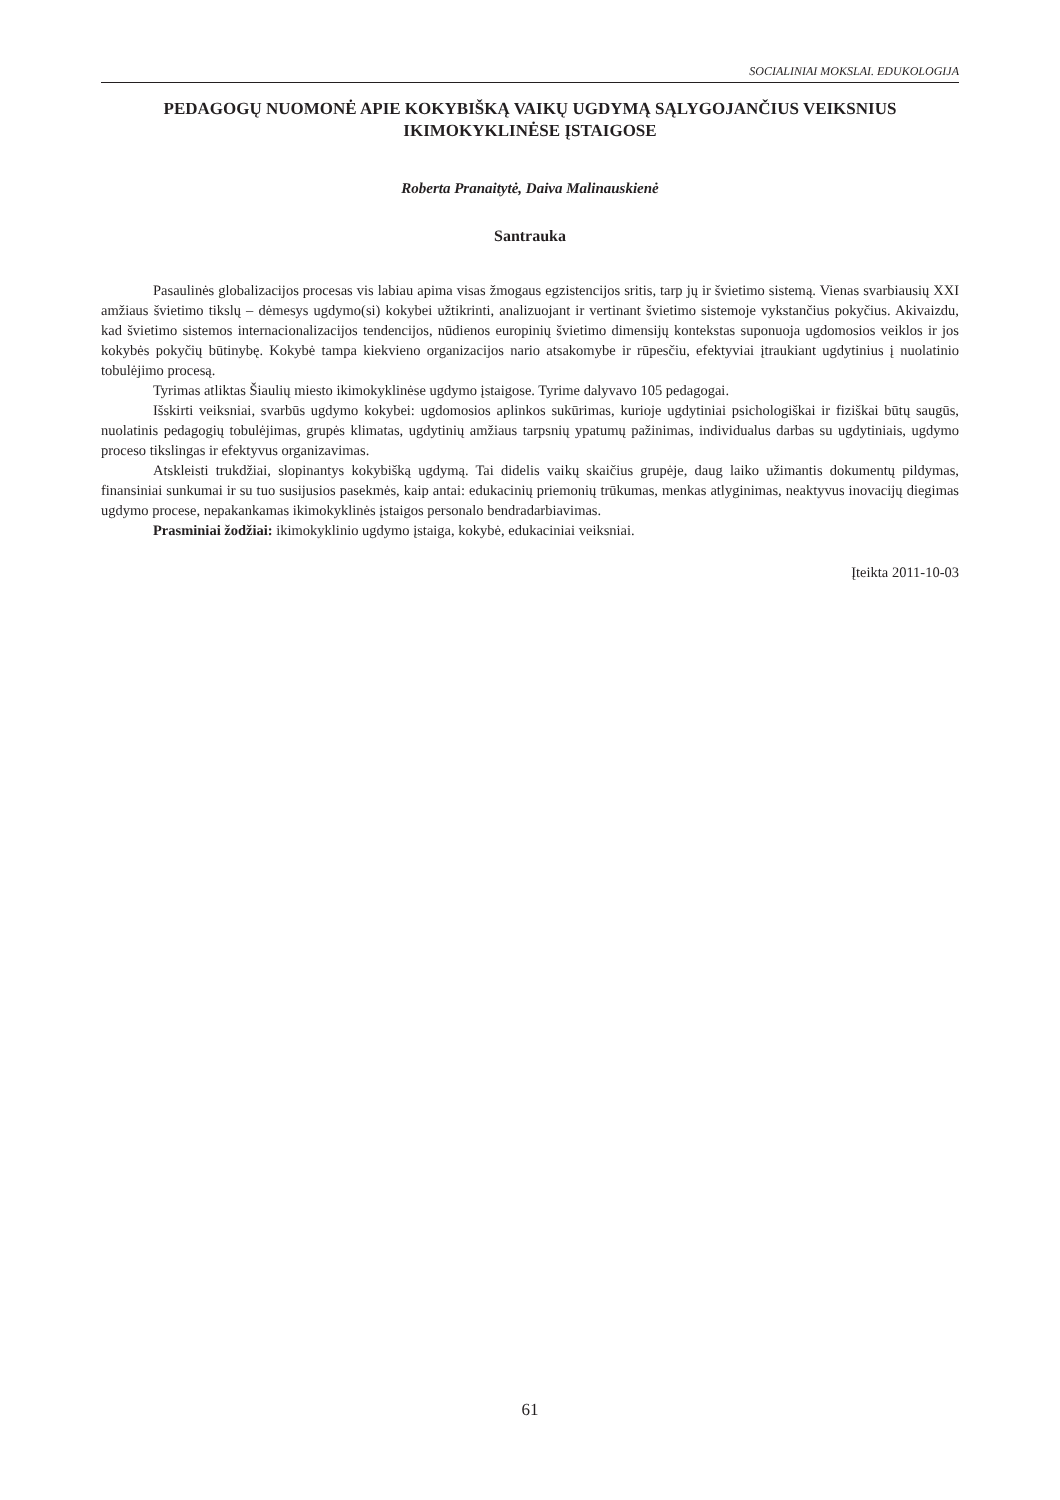SOCIALINIAI MOKSLAI. EDUKOLOGIJA
PEDAGOGŲ NUOMONĖ APIE KOKYBIŠKĄ VAIKŲ UGDYMĄ SĄLYGOJANČIUS VEIKSNIUS IKIMOKYKLINĖSE ĮSTAIGOSE
Roberta Pranaitytė, Daiva Malinauskienė
Santrauka
Pasaulinės globalizacijos procesas vis labiau apima visas žmogaus egzistencijos sritis, tarp jų ir švietimo sistemą. Vienas svarbiausių XXI amžiaus švietimo tikslų – dėmesys ugdymo(si) kokybei užtikrinti, analizuojant ir vertinant švietimo sistemoje vykstančius pokyčius. Akivaizdu, kad švietimo sistemos internacionalizacijos tendencijos, nūdienos europinių švietimo dimensijų kontekstas suponuoja ugdomosios veiklos ir jos kokybės pokyčių būtinybę. Kokybė tampa kiekvieno organizacijos nario atsakomybe ir rūpesčiu, efektyviai įtraukiant ugdytinius į nuolatinio tobulėjimo procesą.
Tyrimas atliktas Šiaulių miesto ikimokyklinėse ugdymo įstaigose. Tyrime dalyvavo 105 pedagogai.
Išskirti veiksniai, svarbūs ugdymo kokybei: ugdomosios aplinkos sukūrimas, kurioje ugdytiniai psichologiškai ir fiziškai būtų saugūs, nuolatinis pedagogių tobulėjimas, grupės klimatas, ugdytinių amžiaus tarpsnių ypatumų pažinimas, individualus darbas su ugdytiniais, ugdymo proceso tikslingas ir efektyvus organizavimas.
Atskleisti trukdžiai, slopinantys kokybišką ugdymą. Tai didelis vaikų skaičius grupėje, daug laiko užimantis dokumentų pildymas, finansiniai sunkumai ir su tuo susijusios pasekmės, kaip antai: edukacinių priemonių trūkumas, menkas atlyginimas, neaktyvus inovacijų diegimas ugdymo procese, nepakankamas ikimokyklinės įstaigos personalo bendradarbiavimas.
Prasminiai žodžiai: ikimokyklinio ugdymo įstaiga, kokybė, edukaciniai veiksniai.
Įteikta 2011-10-03
61